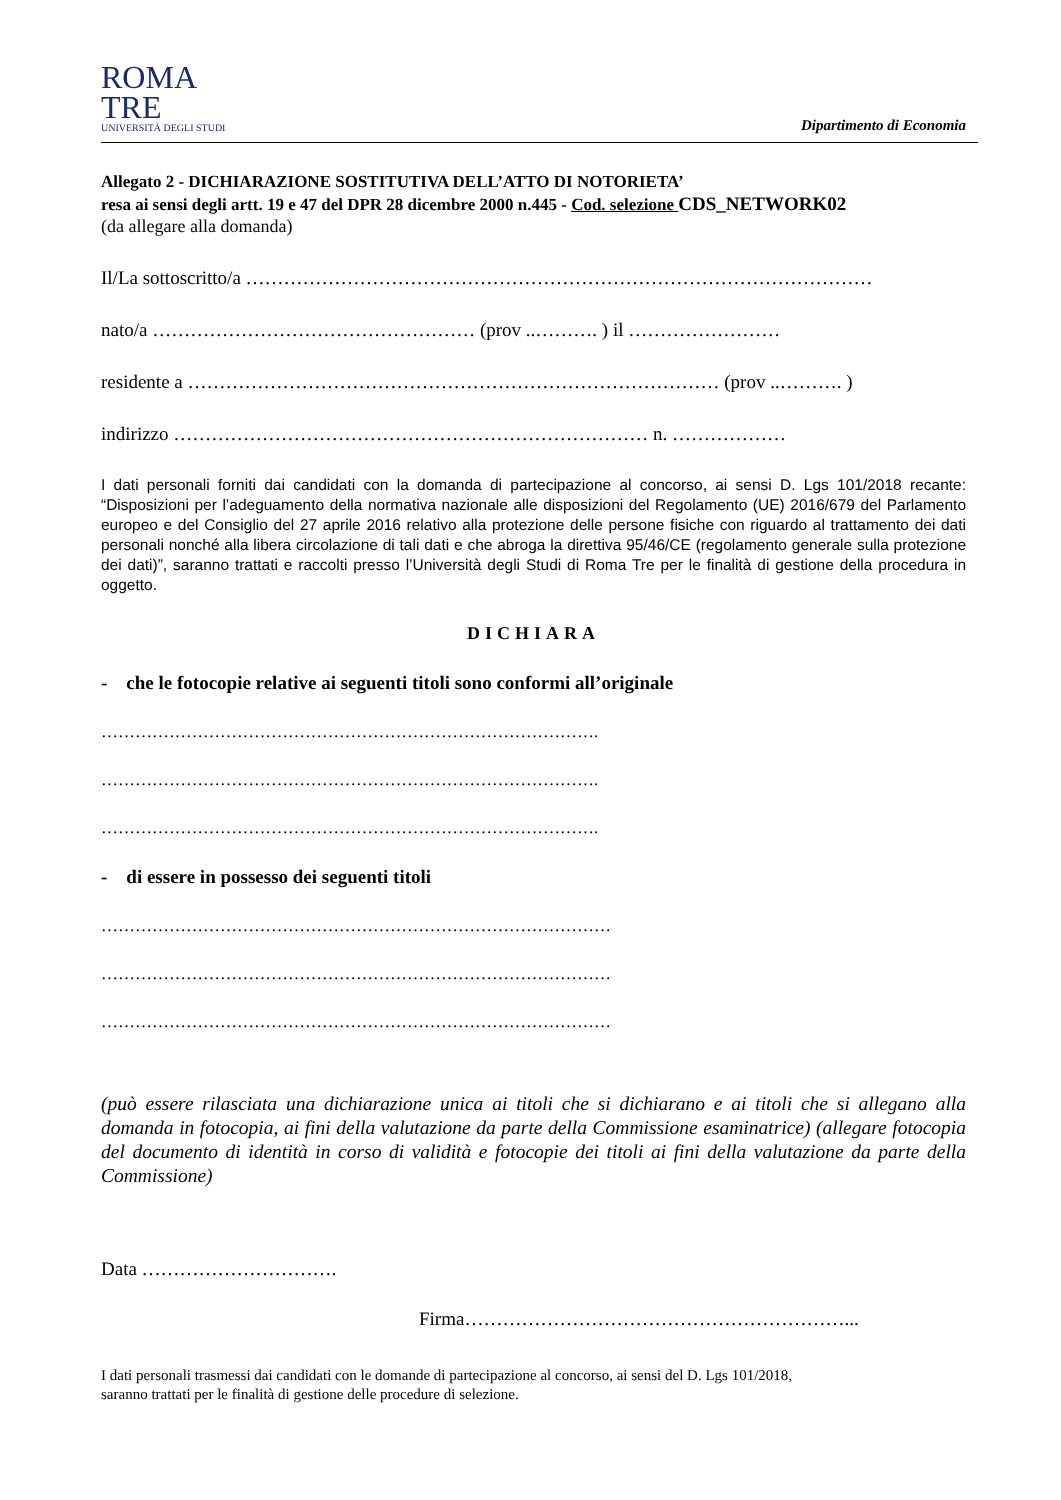ROMA
TRE
UNIVERSITÀ DEGLI STUDI
Dipartimento di Economia
Allegato 2 - DICHIARAZIONE SOSTITUTIVA DELL’ATTO DI NOTORIETA’
resa ai sensi degli artt. 19 e 47 del DPR 28 dicembre 2000 n.445 - Cod. selezione CDS_NETWORK02
(da allegare alla domanda)
Il/La sottoscritto/a ………………………………………………………………………………………
nato/a …………………………………………… (prov ..………. ) il ……………………
residente a ………………………………………………………………………… (prov ..………. )
indirizzo ………………………………………………………………… n. ………………
I dati personali forniti dai candidati con la domanda di partecipazione al concorso, ai sensi D. Lgs 101/2018 recante: “Disposizioni per l’adeguamento della normativa nazionale alle disposizioni del Regolamento (UE) 2016/679 del Parlamento europeo e del Consiglio del 27 aprile 2016 relativo alla protezione delle persone fisiche con riguardo al trattamento dei dati personali nonché alla libera circolazione di tali dati e che abroga la direttiva 95/46/CE (regolamento generale sulla protezione dei dati)”, saranno trattati e raccolti presso l’Università degli Studi di Roma Tre per le finalità di gestione della procedura in oggetto.
DICHIARA
- che le fotocopie relative ai seguenti titoli sono conformi all’originale
…………………………………………………………………………….
…………………………………………………………………………….
…………………………………………………………………………….
- di essere in possesso dei seguenti titoli
………………………………………………………………………………
………………………………………………………………………………
………………………………………………………………………………
(può essere rilasciata una dichiarazione unica ai titoli che si dichiarano e ai titoli che si allegano alla domanda in fotocopia, ai fini della valutazione da parte della Commissione esaminatrice) (allegare fotocopia del documento di identità in corso di validità e fotocopie dei titoli ai fini della valutazione da parte della Commissione)
Data ………………………….
Firma……………………………………………………...
I dati personali trasmessi dai candidati con le domande di partecipazione al concorso, ai sensi del D. Lgs 101/2018,
saranno trattati per le finalità di gestione delle procedure di selezione.